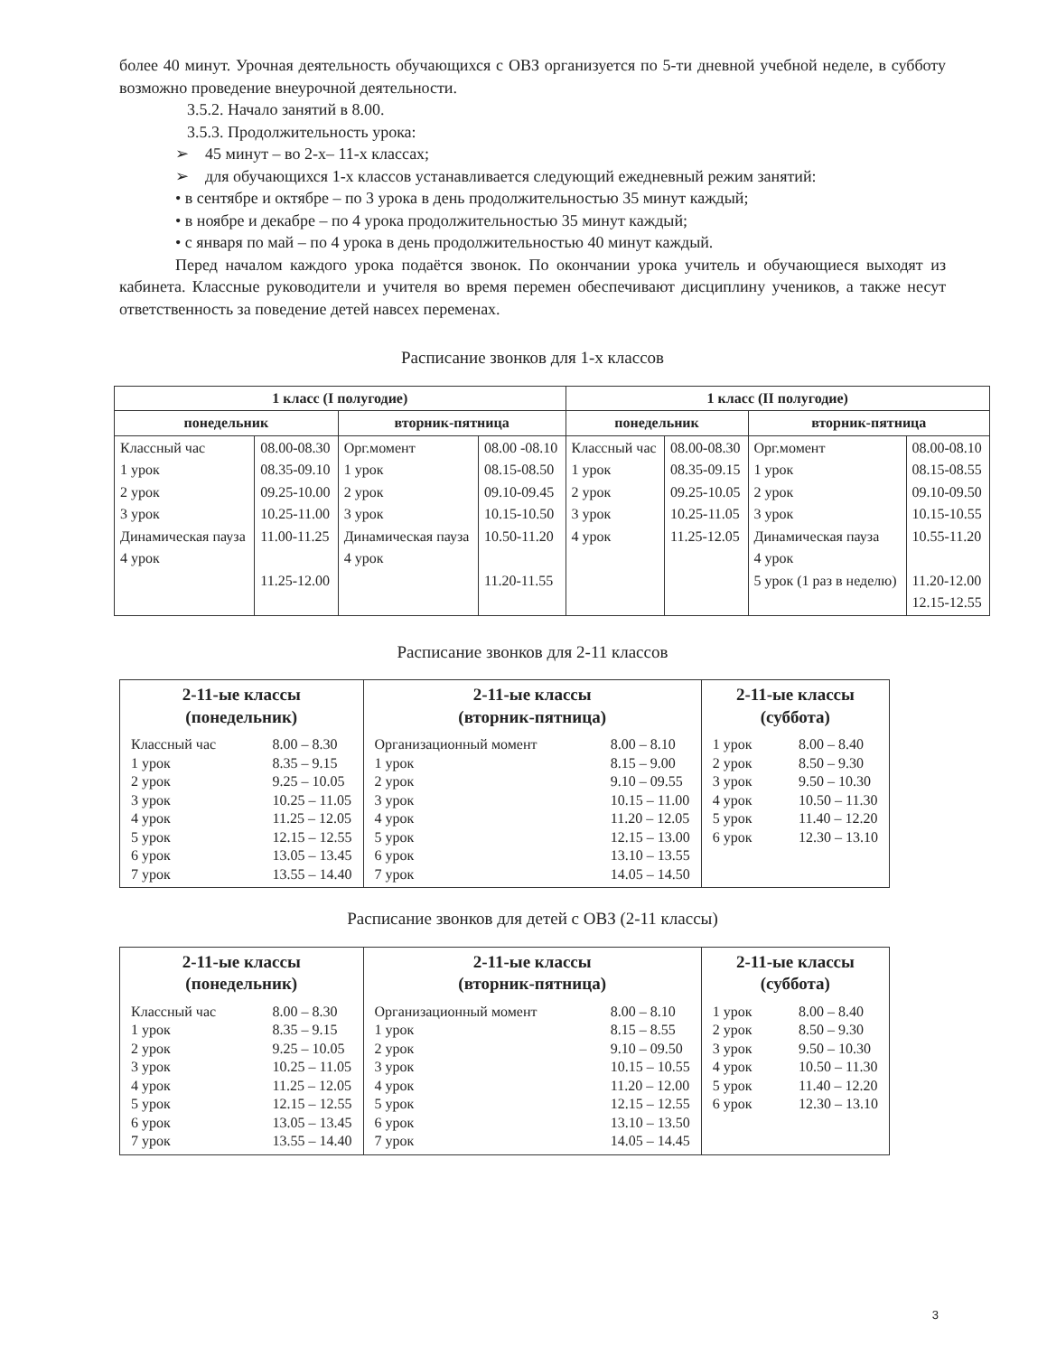более 40 минут. Урочная деятельность обучающихся с ОВЗ организуется по 5-ти дневной учебной неделе, в субботу возможно проведение внеурочной деятельности.
3.5.2. Начало занятий в 8.00.
3.5.3. Продолжительность урока:
➢ 45 минут – во 2-х– 11-х классах;
➢ для обучающихся 1-х классов устанавливается следующий ежедневный режим занятий:
• в сентябре и октябре – по 3 урока в день продолжительностью 35 минут каждый;
• в ноябре и декабре – по 4 урока продолжительностью 35 минут каждый;
• с января по май – по 4 урока в день продолжительностью 40 минут каждый.
Перед началом каждого урока подаётся звонок. По окончании урока учитель и обучающиеся выходят из кабинета. Классные руководители и учителя во время перемен обеспечивают дисциплину учеников, а также несут ответственность за поведение детей навсех переменах.
Расписание звонков для 1-х классов
| 1 класс (I полугодие) | | | | 1 класс (II полугодие) | | | |
| --- | --- | --- | --- | --- | --- | --- | --- |
| понедельник | | вторник-пятница | | понедельник | | вторник-пятница | |
| Классный час 1 урок 2 урок 3 урок Динамическая пауза 4 урок | 08.00-08.30 08.35-09.10 09.25-10.00 10.25-11.00 11.00-11.25 11.25-12.00 | Орг.момент 1 урок 2 урок 3 урок Динамическая пауза 4 урок | 08.00 -08.10 08.15-08.50 09.10-09.45 10.15-10.50 10.50-11.20 11.20-11.55 | Классный час 1 урок 2 урок 3 урок 4 урок | 08.00-08.30 08.35-09.15 09.25-10.05 10.25-11.05 11.25-12.05 | Орг.момент 1 урок 2 урок 3 урок Динамическая пауза 4 урок 5 урок (1 раз в неделю) | 08.00-08.10 08.15-08.55 09.10-09.50 10.15-10.55 10.55-11.20 11.20-12.00 12.15-12.55 |
Расписание звонков для 2-11 классов
| 2-11-ые классы (понедельник) Классный час 8.00 – 8.30 1 урок 8.35 – 9.15 2 урок 9.25 – 10.05 3 урок 10.25 – 11.05 4 урок 11.25 – 12.05 5 урок 12.15 – 12.55 6 урок 13.05 – 13.45 7 урок 13.55 – 14.40 | 2-11-ые классы (вторник-пятница) Организационный момент 8.00 – 8.10 1 урок 8.15 – 9.00 2 урок 9.10 – 09.55 3 урок 10.15 – 11.00 4 урок 11.20 – 12.05 5 урок 12.15 – 13.00 6 урок 13.10 – 13.55 7 урок 14.05 – 14.50 | 2-11-ые классы (суббота) 1 урок 8.00 – 8.40 2 урок 8.50 – 9.30 3 урок 9.50 – 10.30 4 урок 10.50 – 11.30 5 урок 11.40 – 12.20 6 урок 12.30 – 13.10 |
Расписание звонков для детей с ОВЗ (2-11 классы)
| 2-11-ые классы (понедельник) Классный час 8.00 – 8.30 1 урок 8.35 – 9.15 2 урок 9.25 – 10.05 3 урок 10.25 – 11.05 4 урок 11.25 – 12.05 5 урок 12.15 – 12.55 6 урок 13.05 – 13.45 7 урок 13.55 – 14.40 | 2-11-ые классы (вторник-пятница) Организационный момент 8.00 – 8.10 1 урок 8.15 – 8.55 2 урок 9.10 – 09.50 3 урок 10.15 – 10.55 4 урок 11.20 – 12.00 5 урок 12.15 – 12.55 6 урок 13.10 – 13.50 7 урок 14.05 – 14.45 | 2-11-ые классы (суббота) 1 урок 8.00 – 8.40 2 урок 8.50 – 9.30 3 урок 9.50 – 10.30 4 урок 10.50 – 11.30 5 урок 11.40 – 12.20 6 урок 12.30 – 13.10 |
3